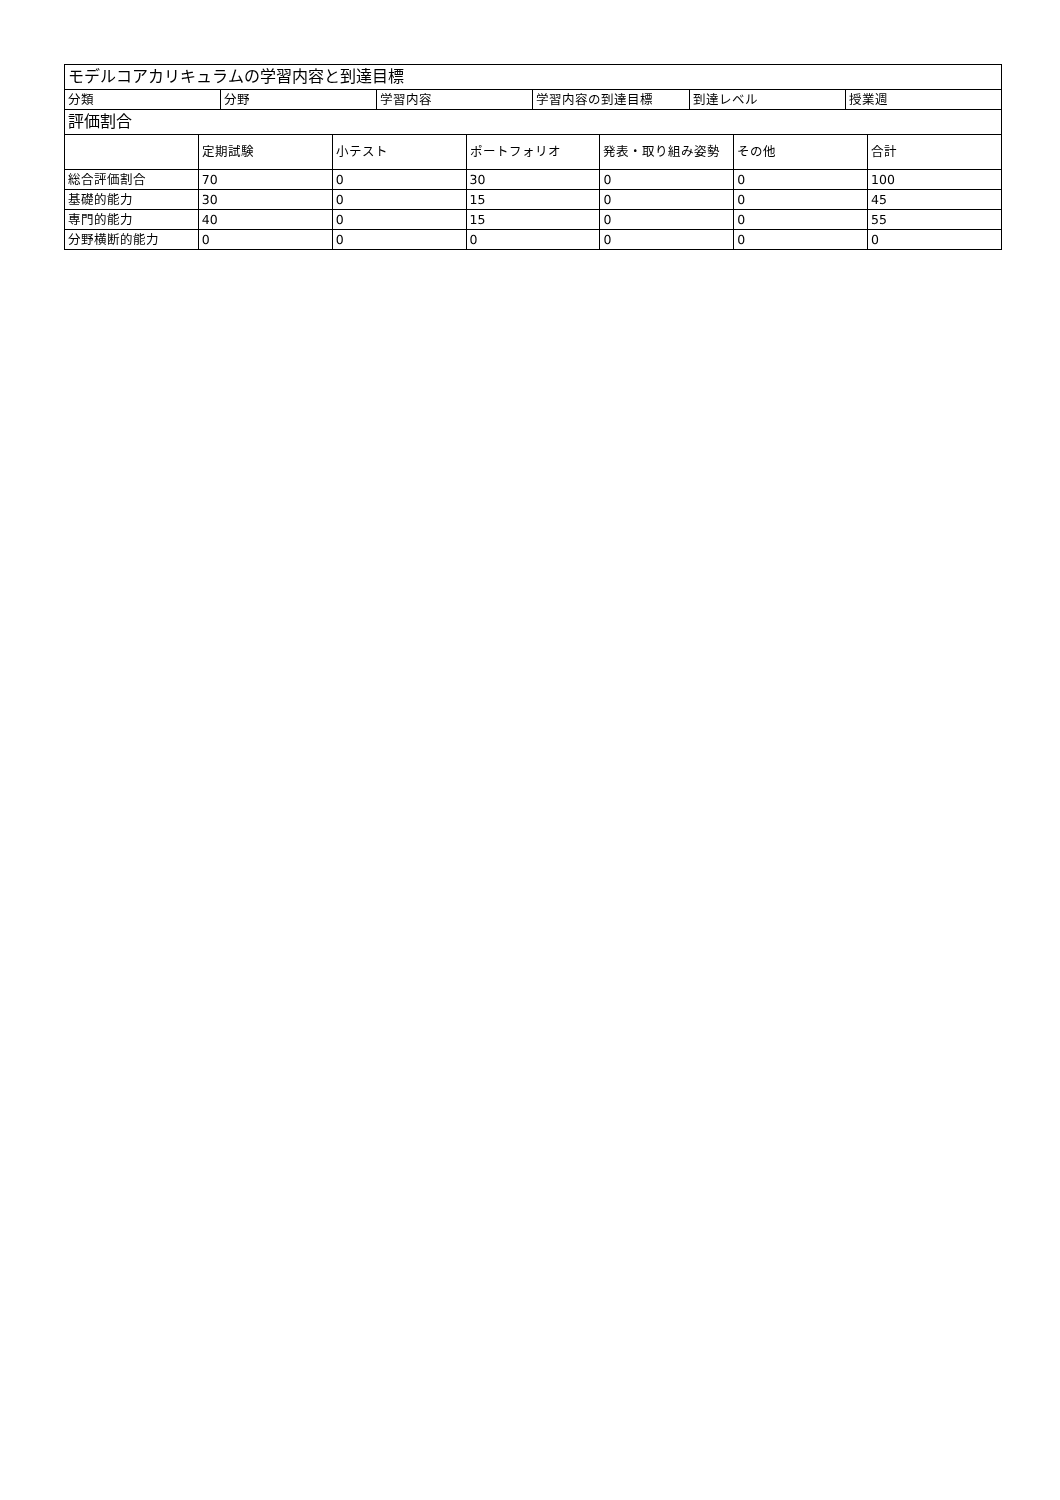| モデルコアカリキュラムの学習内容と到達目標 | | | | | |
| --- | --- | --- | --- | --- | --- |
| 分類 | 分野 | 学習内容 | 学習内容の到達目標 | 到達レベル | 授業週 |
| 評価割合 | | | | | | |
| --- | --- | --- | --- | --- | --- | --- |
| | 定期試験 | 小テスト | ポートフォリオ | 発表・取り組み姿勢 | その他 | 合計 |
| 総合評価割合 | 70 | 0 | 30 | 0 | 0 | 100 |
| 基礎的能力 | 30 | 0 | 15 | 0 | 0 | 45 |
| 専門的能力 | 40 | 0 | 15 | 0 | 0 | 55 |
| 分野横断的能力 | 0 | 0 | 0 | 0 | 0 | 0 |